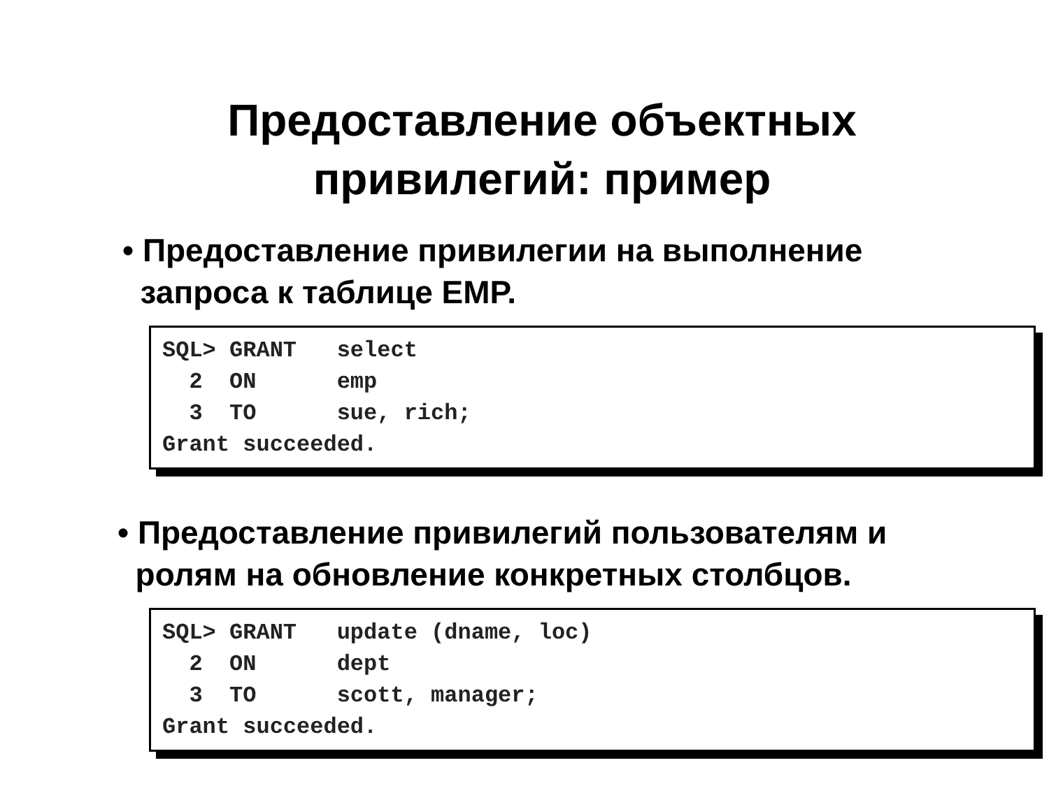Предоставление объектных
привилегий: пример
• Предоставление привилегии на выполнение
запроса к таблице EMP.
SQL> GRANT select 2 ON emp 3 TO sue, rich; Grant succeeded.
• Предоставление привилегий пользователям и
ролям на обновление конкретных столбцов.
SQL> GRANT update (dname, loc) 2 ON dept 3 TO scott, manager; Grant succeeded.